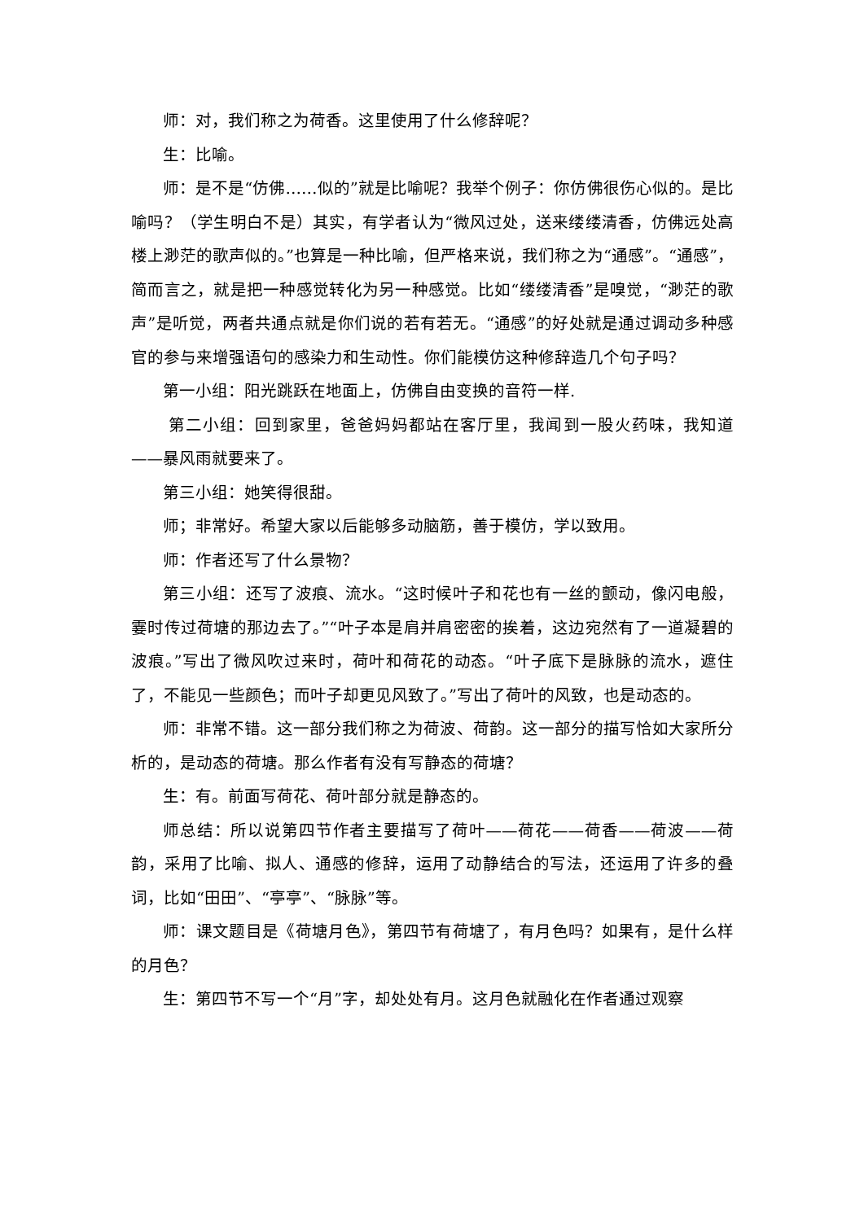师：对，我们称之为荷香。这里使用了什么修辞呢？
生：比喻。
师：是不是“仿佛……似的”就是比喻呢？我举个例子：你仿佛很伤心似的。是比喻吗？（学生明白不是）其实，有学者认为“微风过处，送来缕缕清香，仿佛远处高楼上渺茫的歌声似的。”也算是一种比喻，但严格来说，我们称之为“通感”。“通感”，简而言之，就是把一种感觉转化为另一种感觉。比如“缕缕清香”是嗅觉，“渺茫的歌声”是听觉，两者共通点就是你们说的若有若无。“通感”的好处就是通过调动多种感官的参与来增强语句的感染力和生动性。你们能模仿这种修辞造几个句子吗？
第一小组：阳光跳跃在地面上，仿佛自由变换的音符一样.
第二小组：回到家里，爸爸妈妈都站在客厅里，我闻到一股火药味，我知道——暴风雨就要来了。
第三小组：她笑得很甜。
师；非常好。希望大家以后能够多动脑筋，善于模仿，学以致用。
师：作者还写了什么景物？
第三小组：还写了波痕、流水。“这时候叶子和花也有一丝的颤动，像闪电般，霎时传过荷塘的那边去了。”“叶子本是肩并肩密密的挨着，这边宛然有了一道凝碧的波痕。”写出了微风吹过来时，荷叶和荷花的动态。“叶子底下是脉脉的流水，遮住了，不能见一些颜色；而叶子却更见风致了。”写出了荷叶的风致，也是动态的。
师：非常不错。这一部分我们称之为荷波、荷韵。这一部分的描写恰如大家所分析的，是动态的荷塘。那么作者有没有写静态的荷塘？
生：有。前面写荷花、荷叶部分就是静态的。
师总结：所以说第四节作者主要描写了荷叶——荷花——荷香——荷波——荷韵，采用了比喻、拟人、通感的修辞，运用了动静结合的写法，还运用了许多的叠词，比如“田田”、“亭亭”、“脉脉”等。
师：课文题目是《荷塘月色》，第四节有荷塘了，有月色吗？如果有，是什么样的月色？
生：第四节不写一个“月”字，却处处有月。这月色就融化在作者通过观察